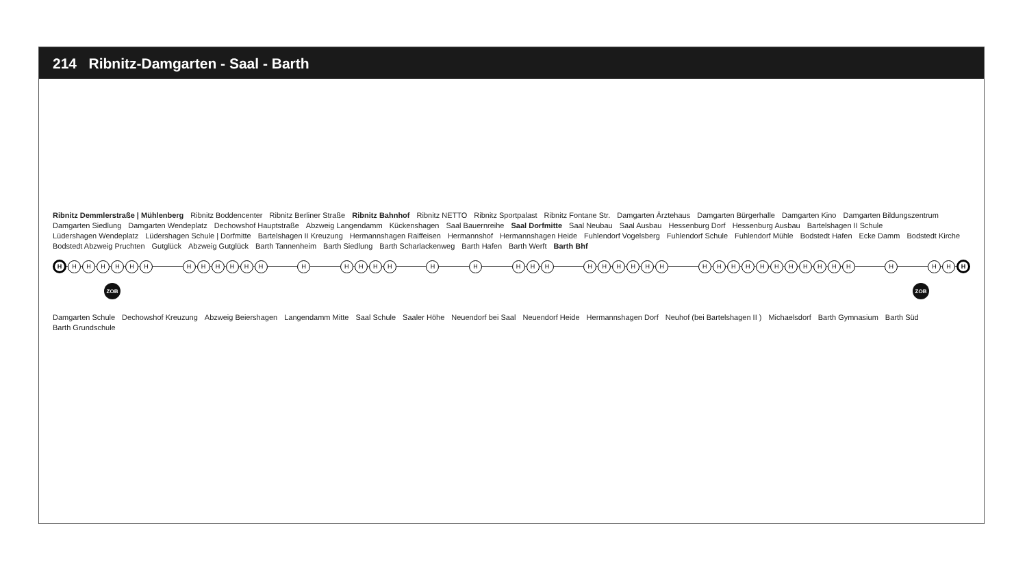214 Ribnitz-Damgarten - Saal - Barth
Ribnitz Demmlerstraße | Mühlenberg Ribnitz Boddencenter Ribnitz Berliner Straße Ribnitz Bahnhof Ribnitz NETTO Ribnitz Sportpalast Ribnitz Fontane Str. Damgarten Ärztehaus Damgarten Bürgerhalle Damgarten Kino Damgarten Bildungszentrum Damgarten Siedlung Damgarten Wendeplatz Dechowshof Hauptstraße Abzweig Langendamm Kückenshagen Saal Bauernreihe Saal Dorfmitte Saal Neubau Saal Ausbau Hessenburg Dorf Hessenburg Ausbau Bartelshagen II Schule Lüdershagen Wendeplatz Lüdershagen Schule | Dorfmitte Bartelshagen II Kreuzung Hermannshagen Raiffeisen Hermannshof Hermannshagen Heide Fuhlendorf Vogelsberg Fuhlendorf Schule Fuhlendorf Mühle Bodstedt Hafen Ecke Damm Bodstedt Kirche Bodstedt Abzweig Pruchten Gutglück Abzweig Gutglück Barth Tannenheim Barth Siedlung Barth Scharlackenweg Barth Hafen Barth Werft Barth Bhf
H
H H H H H H H H H H H H H H H H H H H H H H H H H H H H H H H H H H H H H H H H H H
H
ZOB ZOB
Damgarten Schule Dechowshof Kreuzung Abzweig Beiershagen Langendamm Mitte Saal Schule Saaler Höhe Neuendorf bei Saal Neuendorf Heide Hermannshagen Dorf Neuhof (bei Bartelshagen II ) Michaelsdorf Barth Gymnasium Barth Süd Barth Grundschule